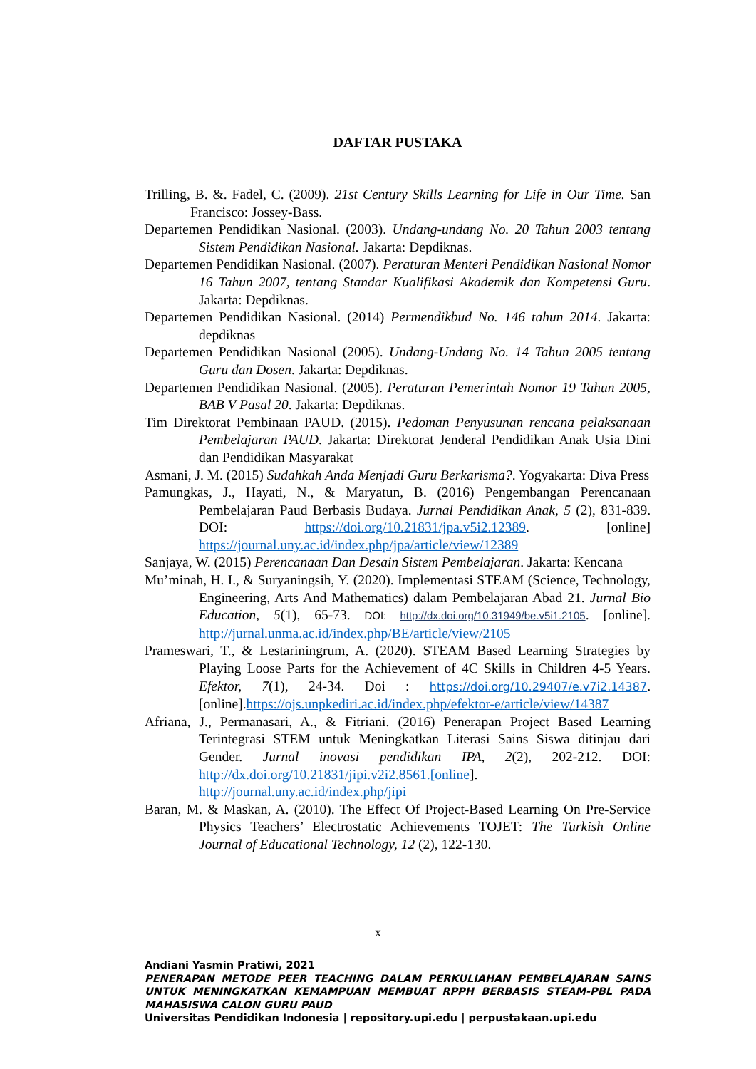DAFTAR PUSTAKA
Trilling, B. &. Fadel, C. (2009). 21st Century Skills Learning for Life in Our Time. San Francisco: Jossey-Bass.
Departemen Pendidikan Nasional. (2003). Undang-undang No. 20 Tahun 2003 tentang Sistem Pendidikan Nasional. Jakarta: Depdiknas.
Departemen Pendidikan Nasional. (2007). Peraturan Menteri Pendidikan Nasional Nomor 16 Tahun 2007, tentang Standar Kualifikasi Akademik dan Kompetensi Guru. Jakarta: Depdiknas.
Departemen Pendidikan Nasional. (2014) Permendikbud No. 146 tahun 2014. Jakarta: depdiknas
Departemen Pendidikan Nasional (2005). Undang-Undang No. 14 Tahun 2005 tentang Guru dan Dosen. Jakarta: Depdiknas.
Departemen Pendidikan Nasional. (2005). Peraturan Pemerintah Nomor 19 Tahun 2005, BAB V Pasal 20. Jakarta: Depdiknas.
Tim Direktorat Pembinaan PAUD. (2015). Pedoman Penyusunan rencana pelaksanaan Pembelajaran PAUD. Jakarta: Direktorat Jenderal Pendidikan Anak Usia Dini dan Pendidikan Masyarakat
Asmani, J. M. (2015) Sudahkah Anda Menjadi Guru Berkarisma?. Yogyakarta: Diva Press
Pamungkas, J., Hayati, N., & Maryatun, B. (2016) Pengembangan Perencanaan Pembelajaran Paud Berbasis Budaya. Jurnal Pendidikan Anak, 5 (2), 831-839. DOI: https://doi.org/10.21831/jpa.v5i2.12389. [online] https://journal.uny.ac.id/index.php/jpa/article/view/12389
Sanjaya, W. (2015) Perencanaan Dan Desain Sistem Pembelajaran. Jakarta: Kencana
Mu’minah, H. I., & Suryaningsih, Y. (2020). Implementasi STEAM (Science, Technology, Engineering, Arts And Mathematics) dalam Pembelajaran Abad 21. Jurnal Bio Education, 5(1), 65-73. DOI: http://dx.doi.org/10.31949/be.v5i1.2105. [online]. http://jurnal.unma.ac.id/index.php/BE/article/view/2105
Prameswari, T., & Lestariningrum, A. (2020). STEAM Based Learning Strategies by Playing Loose Parts for the Achievement of 4C Skills in Children 4-5 Years. Efektor, 7(1), 24-34. Doi : https://doi.org/10.29407/e.v7i2.14387. [online].https://ojs.unpkediri.ac.id/index.php/efektor-e/article/view/14387
Afriana, J., Permanasari, A., & Fitriani. (2016) Penerapan Project Based Learning Terintegrasi STEM untuk Meningkatkan Literasi Sains Siswa ditinjau dari Gender. Jurnal inovasi pendidikan IPA, 2(2), 202-212. DOI: http://dx.doi.org/10.21831/jipi.v2i2.8561.[online]. http://journal.uny.ac.id/index.php/jipi
Baran, M. & Maskan, A. (2010). The Effect Of Project-Based Learning On Pre-Service Physics Teachers’ Electrostatic Achievements TOJET: The Turkish Online Journal of Educational Technology, 12 (2), 122-130.
x
Andiani Yasmin Pratiwi, 2021
PENERAPAN METODE PEER TEACHING DALAM PERKULIAHAN PEMBELAJARAN SAINS UNTUK MENINGKATKAN KEMAMPUAN MEMBUAT RPPH BERBASIS STEAM-PBL PADA MAHASISWA CALON GURU PAUD
Universitas Pendidikan Indonesia | repository.upi.edu | perpustakaan.upi.edu